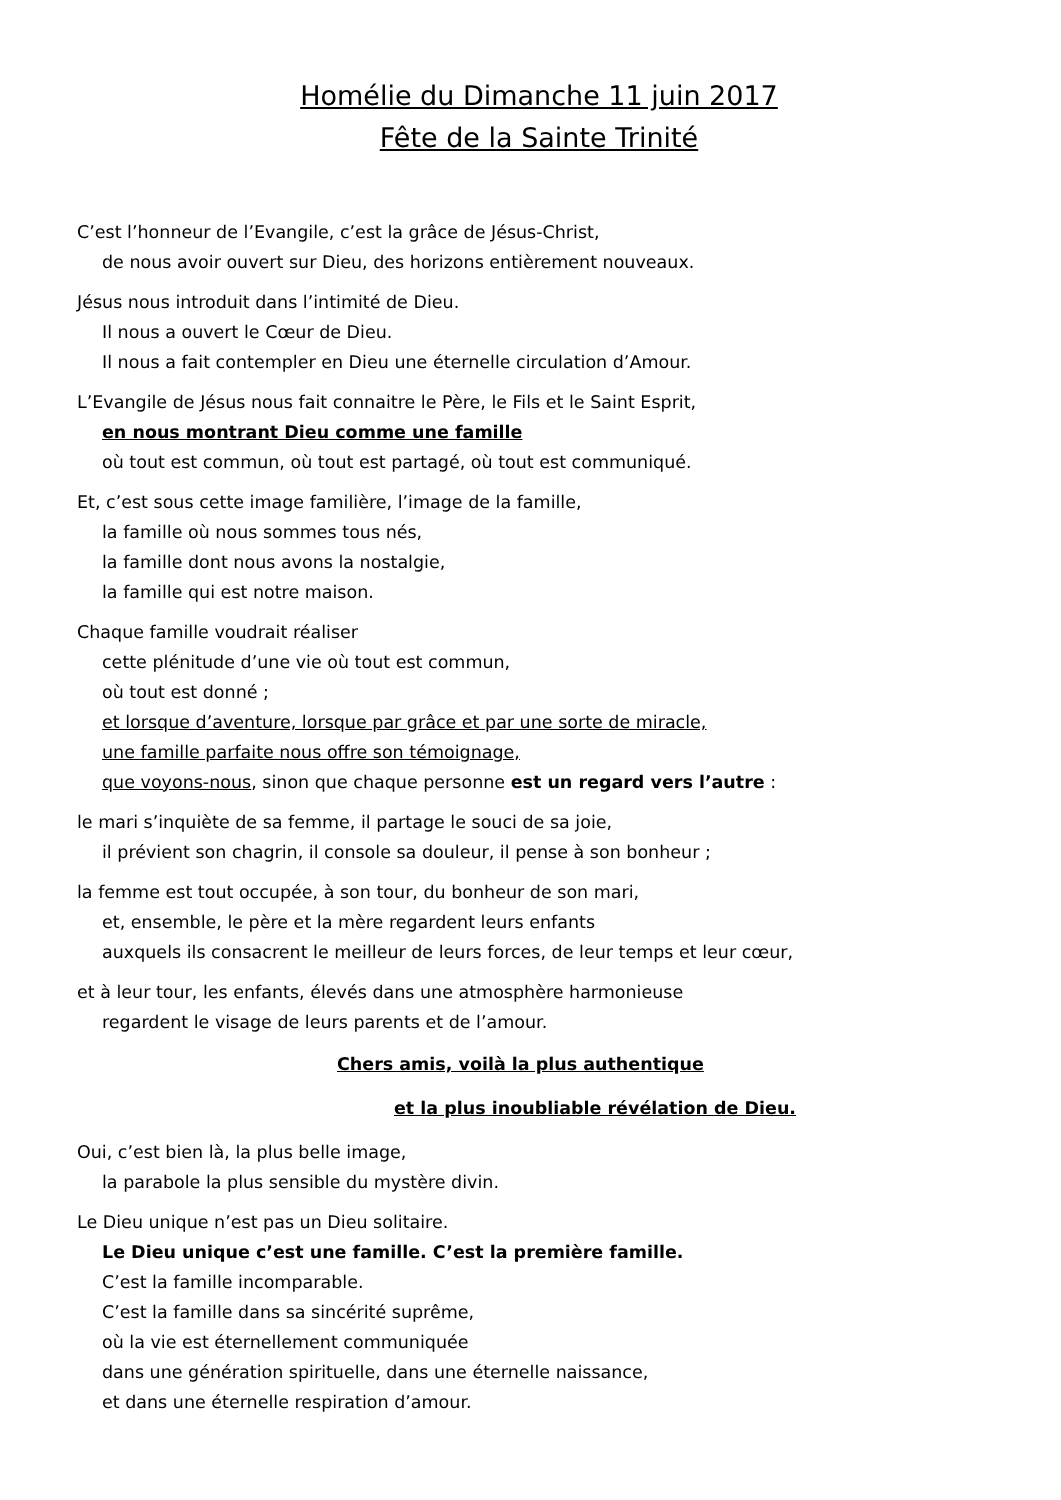Homélie du Dimanche 11 juin 2017
Fête de la Sainte Trinité
C’est l’honneur de l’Evangile, c’est la grâce de Jésus-Christ,
de nous avoir ouvert sur Dieu, des horizons entièrement nouveaux.
Jésus nous introduit dans l’intimité de Dieu.
Il nous a ouvert le Cœur de Dieu.
Il nous a fait contempler en Dieu une éternelle circulation d’Amour.
L’Evangile de Jésus nous fait connaitre le Père, le Fils et le Saint Esprit,
en nous montrant Dieu comme une famille
où tout est commun, où tout est partagé, où tout est communiqué.
Et, c’est sous cette image familière, l’image de la famille,
la famille où nous sommes tous nés,
la famille dont nous avons la nostalgie,
la famille qui est notre maison.
Chaque famille voudrait réaliser
cette plénitude d’une vie où tout est commun,
où tout est donné ;
et lorsque d’aventure, lorsque par grâce et par une sorte de miracle,
une famille parfaite nous offre son témoignage,
que voyons-nous, sinon que chaque personne est un regard vers l’autre :
le mari s’inquiète de sa femme, il partage le souci de sa joie,
il prévient son chagrin, il console sa douleur, il pense à son bonheur ;
la femme est tout occupée, à son tour, du bonheur de son mari,
et, ensemble, le père et la mère regardent leurs enfants
auxquels ils consacrent le meilleur de leurs forces, de leur temps et leur cœur,
et à leur tour, les enfants, élevés dans une atmosphère harmonieuse
regardent le visage de leurs parents et de l’amour.
Chers amis, voilà la plus authentique
et la plus inoubliable révélation de Dieu.
Oui, c’est bien là, la plus belle image,
la parabole la plus sensible du mystère divin.
Le Dieu unique n’est pas un Dieu solitaire.
Le Dieu unique c’est une famille. C’est la première famille.
C’est la famille incomparable.
C’est la famille dans sa sincérité suprême,
où la vie est éternellement communiquée
dans une génération spirituelle, dans une éternelle naissance,
et dans une éternelle respiration d’amour.